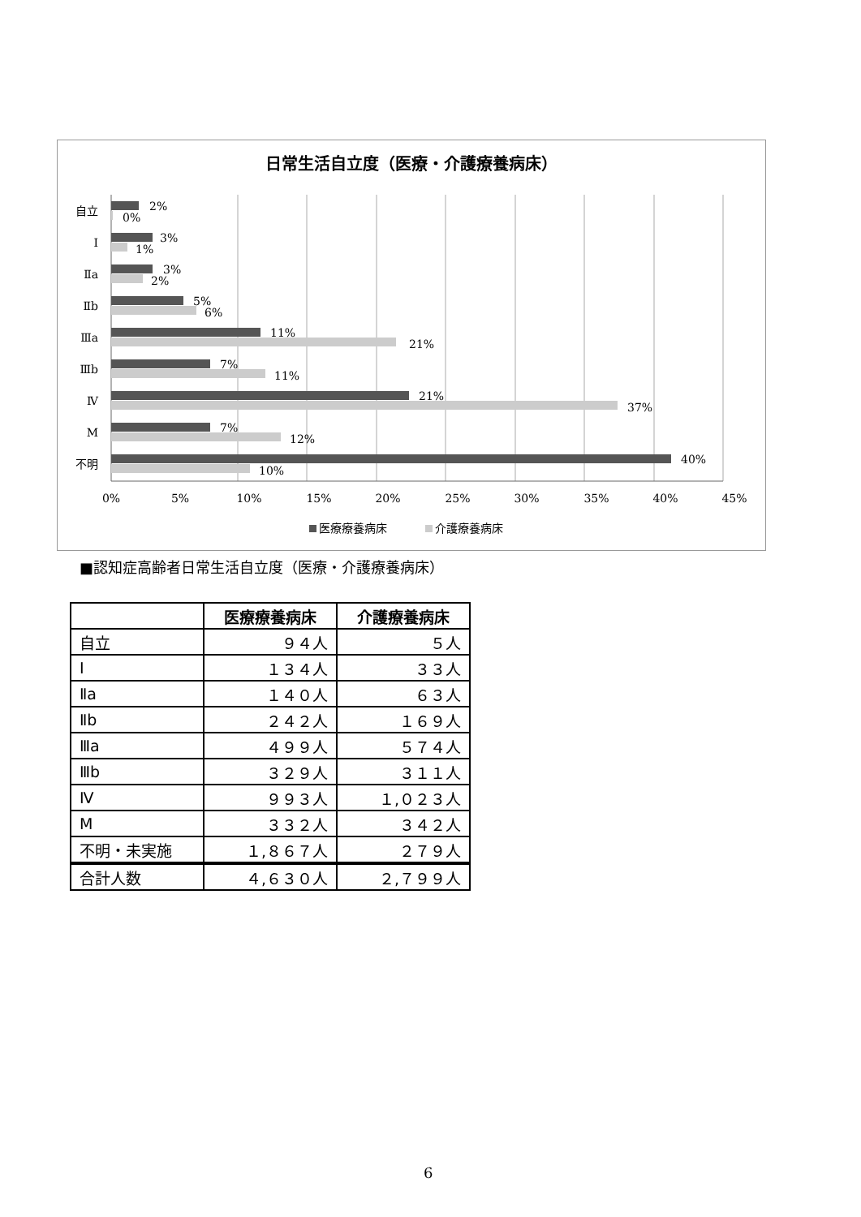日常生活自立度（医療・介護療養病床）
自立
Ⅰ
Ⅱa
Ⅱb
Ⅲa
Ⅲb
Ⅳ
M
不明
2%
0%
3%
1%
3%
2%
5%
6%
11%
21%
7%
11%
21%
37%
7%
12%
40%
10%
0%
5%
10%
15%
20%
25%
30%
35%
40%
45%
医療療養病床
介護療養病床
■認知症高齢者日常生活自立度（医療・介護療養病床）
| | 医療療養病床 | 介護療養病床 |
| --- | --- | --- |
| 自立 | ９４人 | ５人 |
| Ⅰ | １３４人 | ３３人 |
| Ⅱa | １４０人 | ６３人 |
| Ⅱb | ２４２人 | １６９人 |
| Ⅲa | ４９９人 | ５７４人 |
| Ⅲb | ３２９人 | ３１１人 |
| Ⅳ | ９９３人 | １,０２３人 |
| M | ３３２人 | ３４２人 |
| 不明・未実施 | １,８６７人 | ２７９人 |
| 合計人数 | ４,６３０人 | ２,７９９人 |
6